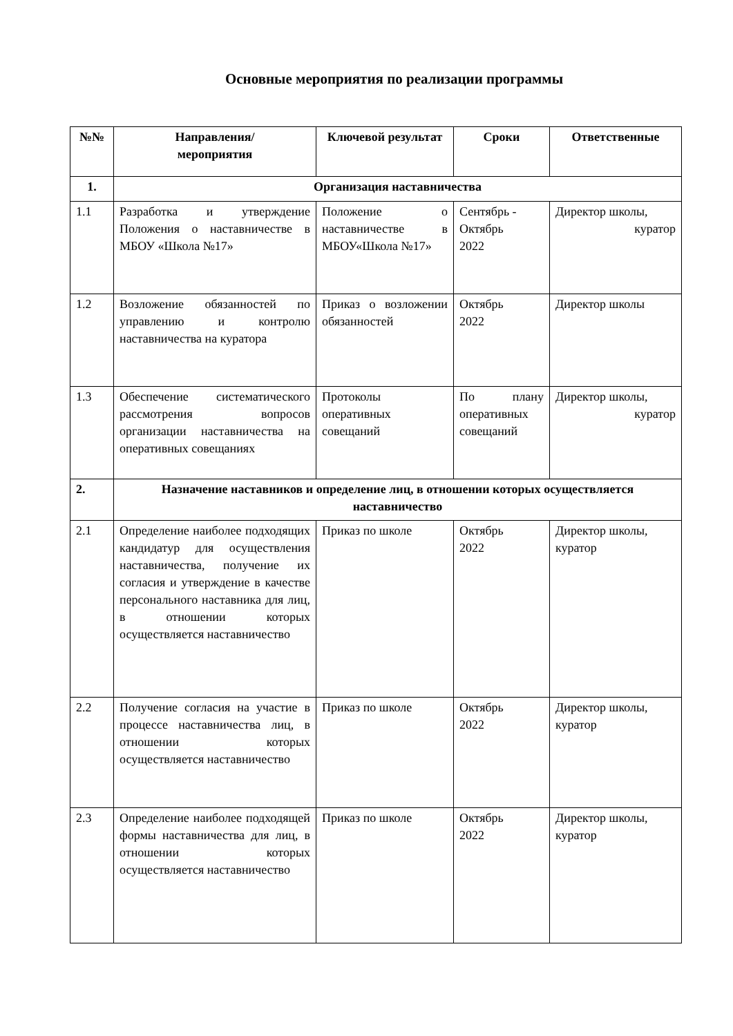Основные мероприятия по реализации программы
| №№ | Направления/ мероприятия | Ключевой результат | Сроки | Ответственные |
| --- | --- | --- | --- | --- |
| 1. | Организация наставничества | | | |
| 1.1 | Разработка и утверждение Положения о наставничестве в МБОУ «Школа №17» | Положение о наставничестве в МБОУ«Школа №17» | Сентябрь - Октябрь 2022 | Директор школы, куратор |
| 1.2 | Возложение обязанностей по управлению и контролю наставничества на куратора | Приказ о возложении обязанностей | Октябрь 2022 | Директор школы |
| 1.3 | Обеспечение систематического рассмотрения вопросов организации наставничества на оперативных совещаниях | Протоколы оперативных совещаний | По плану оперативных совещаний | Директор школы, куратор |
| 2. | Назначение наставников и определение лиц, в отношении которых осуществляется наставничество | | | |
| 2.1 | Определение наиболее подходящих кандидатур для осуществления наставничества, получение их согласия и утверждение в качестве персонального наставника для лиц, в отношении которых осуществляется наставничество | Приказ по школе | Октябрь 2022 | Директор школы, куратор |
| 2.2 | Получение согласия на участие в процессе наставничества лиц, в отношении которых осуществляется наставничество | Приказ по школе | Октябрь 2022 | Директор школы, куратор |
| 2.3 | Определение наиболее подходящей формы наставничества для лиц, в отношении которых осуществляется наставничество | Приказ по школе | Октябрь 2022 | Директор школы, куратор |